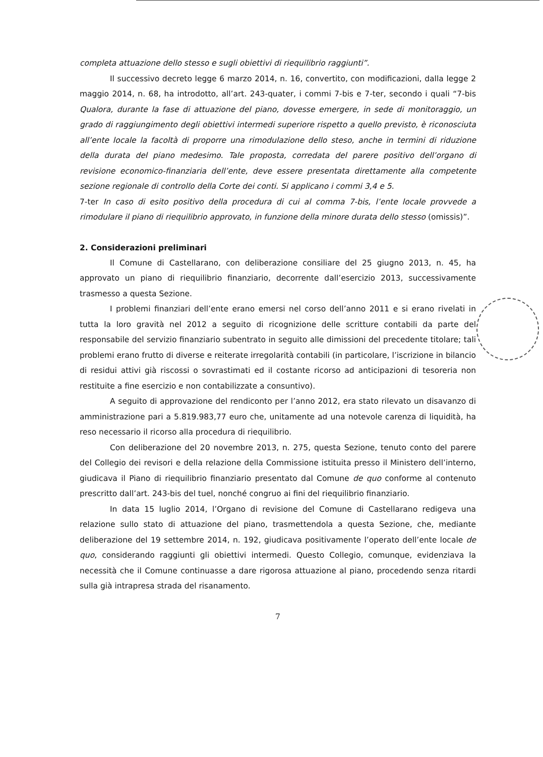completa attuazione dello stesso e sugli obiettivi di riequilibrio raggiunti”.
Il successivo decreto legge 6 marzo 2014, n. 16, convertito, con modificazioni, dalla legge 2 maggio 2014, n. 68, ha introdotto, all’art. 243-quater, i commi 7-bis e 7-ter, secondo i quali “7-bis Qualora, durante la fase di attuazione del piano, dovesse emergere, in sede di monitoraggio, un grado di raggiungimento degli obiettivi intermedi superiore rispetto a quello previsto, è riconosciuta all’ente locale la facoltà di proporre una rimodulazione dello steso, anche in termini di riduzione della durata del piano medesimo. Tale proposta, corredata del parere positivo dell’organo di revisione economico-finanziaria dell’ente, deve essere presentata direttamente alla competente sezione regionale di controllo della Corte dei conti. Si applicano i commi 3,4 e 5.
7-ter In caso di esito positivo della procedura di cui al comma 7-bis, l’ente locale provvede a rimodulare il piano di riequilibrio approvato, in funzione della minore durata dello stesso (omissis)”.
2. Considerazioni preliminari
Il Comune di Castellarano, con deliberazione consiliare del 25 giugno 2013, n. 45, ha approvato un piano di riequilibrio finanziario, decorrente dall’esercizio 2013, successivamente trasmesso a questa Sezione.
I problemi finanziari dell’ente erano emersi nel corso dell’anno 2011 e si erano rivelati in tutta la loro gravità nel 2012 a seguito di ricognizione delle scritture contabili da parte del responsabile del servizio finanziario subentrato in seguito alle dimissioni del precedente titolare; tali problemi erano frutto di diverse e reiterate irregolarità contabili (in particolare, l’iscrizione in bilancio di residui attivi già riscossi o sovrastimati ed il costante ricorso ad anticipazioni di tesoreria non restituite a fine esercizio e non contabilizzate a consuntivo).
A seguito di approvazione del rendiconto per l’anno 2012, era stato rilevato un disavanzo di amministrazione pari a 5.819.983,77 euro che, unitamente ad una notevole carenza di liquidità, ha reso necessario il ricorso alla procedura di riequilibrio.
Con deliberazione del 20 novembre 2013, n. 275, questa Sezione, tenuto conto del parere del Collegio dei revisori e della relazione della Commissione istituita presso il Ministero dell’interno, giudicava il Piano di riequilibrio finanziario presentato dal Comune de quo conforme al contenuto prescritto dall’art. 243-bis del tuel, nonché congruo ai fini del riequilibrio finanziario.
In data 15 luglio 2014, l’Organo di revisione del Comune di Castellarano redigeva una relazione sullo stato di attuazione del piano, trasmettendola a questa Sezione, che, mediante deliberazione del 19 settembre 2014, n. 192, giudicava positivamente l’operato dell’ente locale de quo, considerando raggiunti gli obiettivi intermedi. Questo Collegio, comunque, evidenziava la necessità che il Comune continuasse a dare rigorosa attuazione al piano, procedendo senza ritardi sulla già intrapresa strada del risanamento.
7